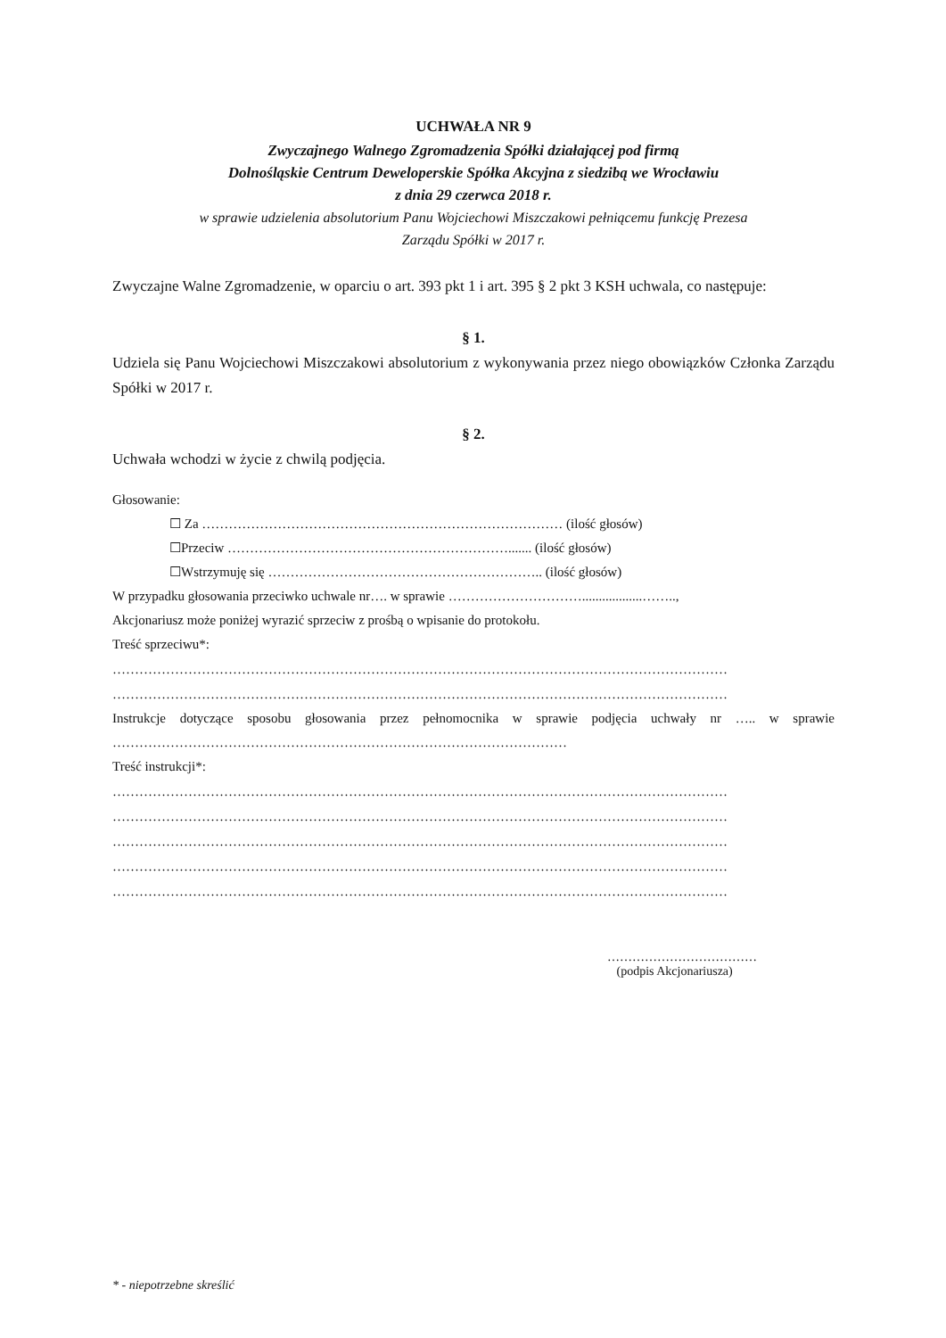UCHWAŁA NR 9
Zwyczajnego Walnego Zgromadzenia Spółki działającej pod firmą
Dolnośląskie Centrum Deweloperskie Spółka Akcyjna z siedzibą we Wrocławiu
z dnia 29 czerwca 2018 r.
w sprawie udzielenia absolutorium Panu Wojciechowi Miszczakowi pełniącemu funkcję Prezesa
Zarządu Spółki w 2017 r.
Zwyczajne Walne Zgromadzenie, w oparciu o art. 393 pkt 1 i art. 395 § 2 pkt 3 KSH uchwala, co następuje:
§ 1.
Udziela się Panu Wojciechowi Miszczakowi absolutorium z wykonywania przez niego obowiązków Członka Zarządu Spółki w 2017 r.
§ 2.
Uchwała wchodzi w życie z chwilą podjęcia.
Głosowanie:
☐ Za ……………………………………………………………………… (ilość głosów)
☐Przeciw ………………………………………………………....... (ilość głosów)
☐Wstrzymuję się …………………………………………………….. (ilość głosów)
W przypadku głosowania przeciwko uchwale nr…. w sprawie …………………………..................……..,
Akcjonariusz może poniżej wyrazić sprzeciw z prośbą o wpisanie do protokołu.
Treść sprzeciwu*:
…………………………………………………………………………………………………………………………
…………………………………………………………………………………………………………………………
Instrukcje dotyczące sposobu głosowania przez pełnomocnika w sprawie podjęcia uchwały nr ….. w sprawie …………………………………………………………………………………………
Treść instrukcji*:
…………………………………………………………………………………………………………………………
…………………………………………………………………………………………………………………………
…………………………………………………………………………………………………………………………
…………………………………………………………………………………………………………………………
…………………………………………………………………………………………………………………………
………………………………
(podpis Akcjonariusza)
* - niepotrzebne skreślić